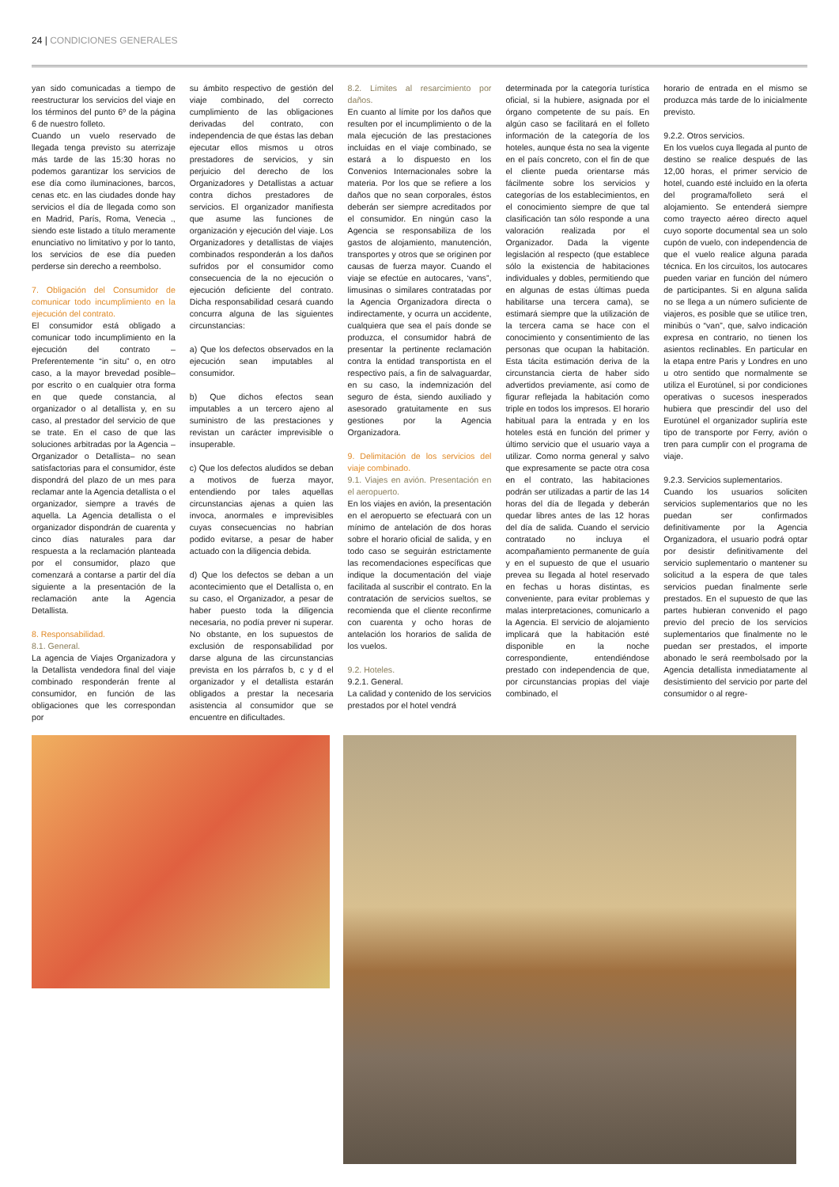24 | CONDICIONES GENERALES
yan sido comunicadas a tiempo de reestructurar los servicios del viaje en los términos del punto 6º de la página 6 de nuestro folleto.
Cuando un vuelo reservado de llegada tenga previsto su aterrizaje más tarde de las 15:30 horas no podemos garantizar los servicios de ese día como iluminaciones, barcos, cenas etc. en las ciudades donde hay servicios el día de llegada como son en Madrid, París, Roma, Venecia ., siendo este listado a título meramente enunciativo no limitativo y por lo tanto, los servicios de ese día pueden perderse sin derecho a reembolso.
7. Obligación del Consumidor de comunicar todo incumplimiento en la ejecución del contrato.
El consumidor está obligado a comunicar todo incumplimiento en la ejecución del contrato –Preferentemente “in situ” o, en otro caso, a la mayor brevedad posible– por escrito o en cualquier otra forma en que quede constancia, al organizador o al detallista y, en su caso, al prestador del servicio de que se trate. En el caso de que las soluciones arbitradas por la Agencia –Organizador o Detallista– no sean satisfactorias para el consumidor, éste dispondrá del plazo de un mes para reclamar ante la Agencia detallista o el organizador, siempre a través de aquella. La Agencia detallista o el organizador dispondrán de cuarenta y cinco días naturales para dar respuesta a la reclamación planteada por el consumidor, plazo que comenzará a contarse a partir del día siguiente a la presentación de la reclamación ante la Agencia Detallista.
8. Responsabilidad.
8.1. General.
La agencia de Viajes Organizadora y la Detallista vendedora final del viaje combinado responderán frente al consumidor, en función de las obligaciones que les correspondan por
su ámbito respectivo de gestión del viaje combinado, del correcto cumplimiento de las obligaciones derivadas del contrato, con independencia de que éstas las deban ejecutar ellos mismos u otros prestadores de servicios, y sin perjuicio del derecho de los Organizadores y Detallistas a actuar contra dichos prestadores de servicios. El organizador manifiesta que asume las funciones de organización y ejecución del viaje. Los Organizadores y detallistas de viajes combinados responderán a los daños sufridos por el consumidor como consecuencia de la no ejecución o ejecución deficiente del contrato. Dicha responsabilidad cesará cuando concurra alguna de las siguientes circunstancias:
a) Que los defectos observados en la ejecución sean imputables al consumidor.
b) Que dichos efectos sean imputables a un tercero ajeno al suministro de las prestaciones y revistan un carácter imprevisible o insuperable.
c) Que los defectos aludidos se deban a motivos de fuerza mayor, entendiendo por tales aquellas circunstancias ajenas a quien las invoca, anormales e imprevisibles cuyas consecuencias no habrían podido evitarse, a pesar de haber actuado con la diligencia debida.
d) Que los defectos se deban a un acontecimiento que el Detallista o, en su caso, el Organizador, a pesar de haber puesto toda la diligencia necesaria, no podía prever ni superar. No obstante, en los supuestos de exclusión de responsabilidad por darse alguna de las circunstancias prevista en los párrafos b, c y d el organizador y el detallista estarán obligados a prestar la necesaria asistencia al consumidor que se encuentre en dificultades.
8.2. Límites al resarcimiento por daños.
En cuanto al límite por los daños que resulten por el incumplimiento o de la mala ejecución de las prestaciones incluidas en el viaje combinado, se estará a lo dispuesto en los Convenios Internacionales sobre la materia. Por los que se refiere a los daños que no sean corporales, éstos deberán ser siempre acreditados por el consumidor. En ningún caso la Agencia se responsabiliza de los gastos de alojamiento, manutención, transportes y otros que se originen por causas de fuerza mayor. Cuando el viaje se efectúe en autocares, ‘vans”, limusinas o similares contratadas por la Agencia Organizadora directa o indirectamente, y ocurra un accidente, cualquiera que sea el país donde se produzca, el consumidor habrá de presentar la pertinente reclamación contra la entidad transportista en el respectivo país, a fin de salvaguardar, en su caso, la indemnización del seguro de ésta, siendo auxiliado y asesorado gratuitamente en sus gestiones por la Agencia Organizadora.
9. Delimitación de los servicios del viaje combinado.
9.1. Viajes en avión. Presentación en el aeropuerto.
En los viajes en avión, la presentación en el aeropuerto se efectuará con un mínimo de antelación de dos horas sobre el horario oficial de salida, y en todo caso se seguirán estrictamente las recomendaciones específicas que indique la documentación del viaje facilitada al suscribir el contrato. En la contratación de servicios sueltos, se recomienda que el cliente reconfirme con cuarenta y ocho horas de antelación los horarios de salida de los vuelos.
9.2. Hoteles.
9.2.1. General.
La calidad y contenido de los servicios prestados por el hotel vendrá
determinada por la categoría turística oficial, si la hubiere, asignada por el órgano competente de su país. En algún caso se facilitará en el folleto información de la categoría de los hoteles, aunque ésta no sea la vigente en el país concreto, con el fin de que el cliente pueda orientarse más fácilmente sobre los servicios y categorías de los establecimientos, en el conocimiento siempre de que tal clasificación tan sólo responde a una valoración realizada por el Organizador. Dada la vigente legislación al respecto (que establece sólo la existencia de habitaciones individuales y dobles, permitiendo que en algunas de estas últimas pueda habilitarse una tercera cama), se estimará siempre que la utilización de la tercera cama se hace con el conocimiento y consentimiento de las personas que ocupan la habitación. Esta tácita estimación deriva de la circunstancia cierta de haber sido advertidos previamente, así como de figurar reflejada la habitación como triple en todos los impresos. El horario habitual para la entrada y en los hoteles está en función del primer y último servicio que el usuario vaya a utilizar. Como norma general y salvo que expresamente se pacte otra cosa en el contrato, las habitaciones podrán ser utilizadas a partir de las 14 horas del día de llegada y deberán quedar libres antes de las 12 horas del día de salida. Cuando el servicio contratado no incluya el acompañamiento permanente de guía y en el supuesto de que el usuario prevea su llegada al hotel reservado en fechas u horas distintas, es conveniente, para evitar problemas y malas interpretaciones, comunicarlo a la Agencia. El servicio de alojamiento implicará que la habitación esté disponible en la noche correspondiente, entendiéndose prestado con independencia de que, por circunstancias propias del viaje combinado, el
horario de entrada en el mismo se produzca más tarde de lo inicialmente previsto.
9.2.2. Otros servicios.
En los vuelos cuya llegada al punto de destino se realice después de las 12,00 horas, el primer servicio de hotel, cuando esté incluido en la oferta del programa/folleto será el alojamiento. Se entenderá siempre como trayecto aéreo directo aquel cuyo soporte documental sea un solo cupón de vuelo, con independencia de que el vuelo realice alguna parada técnica. En los circuitos, los autocares pueden variar en función del número de participantes. Si en alguna salida no se llega a un número suficiente de viajeros, es posible que se utilice tren, minibús o “van”, que, salvo indicación expresa en contrario, no tienen los asientos reclinables. En particular en la etapa entre Paris y Londres en uno u otro sentido que normalmente se utiliza el Eurotúnel, si por condiciones operativas o sucesos inesperados hubiera que prescindir del uso del Eurotúnel el organizador supliría este tipo de transporte por Ferry, avión o tren para cumplir con el programa de viaje.
9.2.3. Servicios suplementarios.
Cuando los usuarios soliciten servicios suplementarios que no les puedan ser confirmados definitivamente por la Agencia Organizadora, el usuario podrá optar por desistir definitivamente del servicio suplementario o mantener su solicitud a la espera de que tales servicios puedan finalmente serle prestados. En el supuesto de que las partes hubieran convenido el pago previo del precio de los servicios suplementarios que finalmente no le puedan ser prestados, el importe abonado le será reembolsado por la Agencia detallista inmediatamente al desistimiento del servicio por parte del consumidor o al regre-